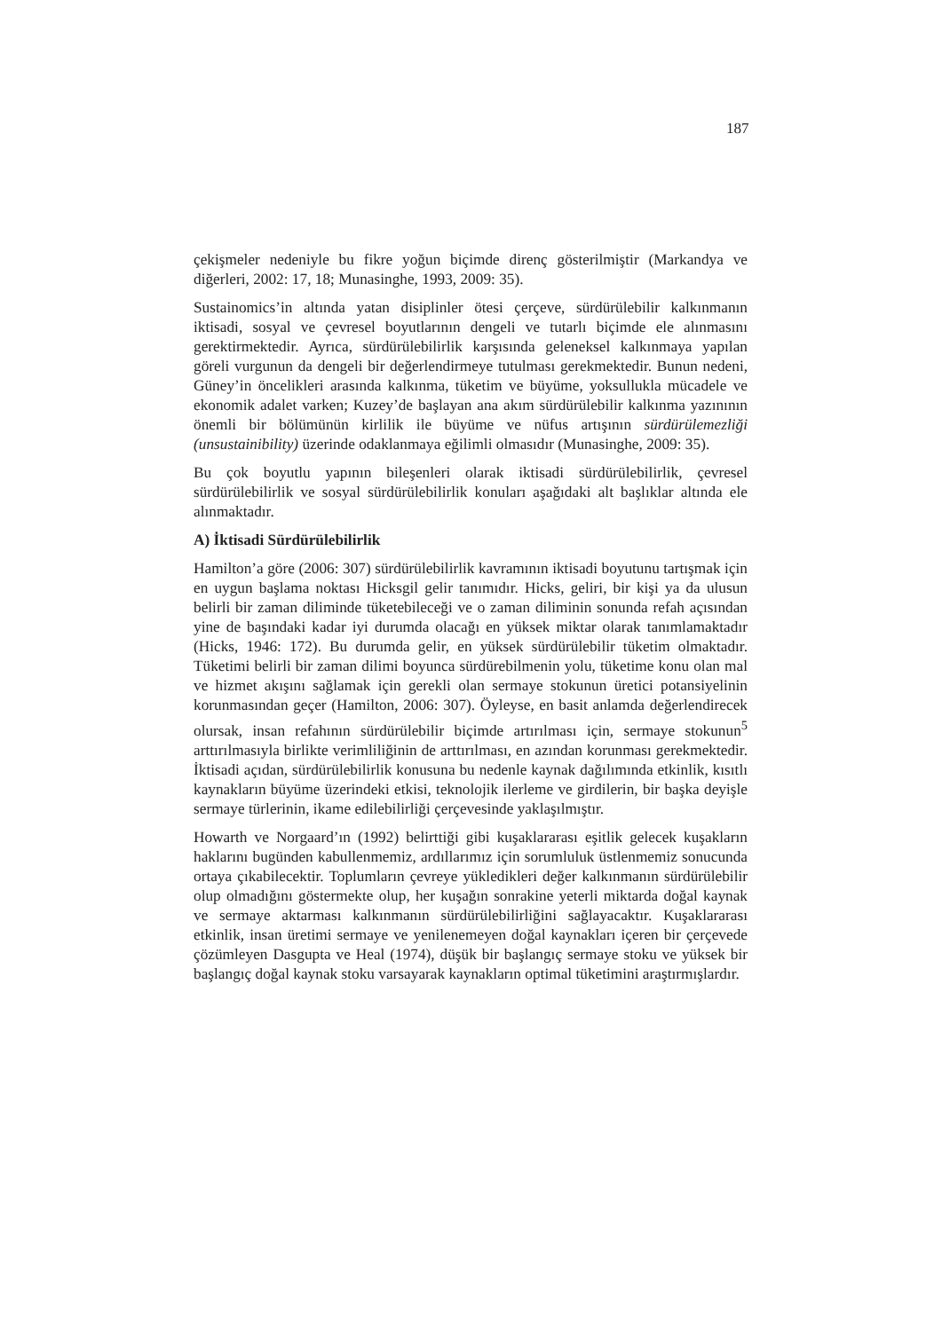187
çekişmeler nedeniyle bu fikre yoğun biçimde direnç gösterilmiştir (Markandya ve diğerleri, 2002: 17, 18; Munasinghe, 1993, 2009: 35).
Sustainomics’in altında yatan disiplinler ötesi çerçeve, sürdürülebilir kalkınmanın iktisadi, sosyal ve çevresel boyutlarının dengeli ve tutarlı biçimde ele alınmasını gerektirmektedir. Ayrıca, sürdürülebilirlik karşısında geleneksel kalkınmaya yapılan göreli vurgunun da dengeli bir değerlendirmeye tutulması gerekmektedir. Bunun nedeni, Güney’in öncelikleri arasında kalkınma, tüketim ve büyüme, yoksullukla mücadele ve ekonomik adalet varken; Kuzey’de başlayan ana akım sürdürülebilir kalkınma yazınının önemli bir bölümünün kirlilik ile büyüme ve nüfus artışının sürdürülemezliği (unsustainibility) üzerinde odaklanmaya eğilimli olmasıdır (Munasinghe, 2009: 35).
Bu çok boyutlu yapının bileşenleri olarak iktisadi sürdürülebilirlik, çevresel sürdürülebilirlik ve sosyal sürdürülebilirlik konuları aşağıdaki alt başlıklar altında ele alınmaktadır.
A) İktisadi Sürdürülebilirlik
Hamilton’a göre (2006: 307) sürdürülebilirlik kavramının iktisadi boyutunu tartışmak için en uygun başlama noktası Hicksgil gelir tanımıdır. Hicks, geliri, bir kişi ya da ulusun belirli bir zaman diliminde tüketebileceği ve o zaman diliminin sonunda refah açısından yine de başındaki kadar iyi durumda olacağı en yüksek miktar olarak tanımlamaktadır (Hicks, 1946: 172). Bu durumda gelir, en yüksek sürdürülebilir tüketim olmaktadır. Tüketimi belirli bir zaman dilimi boyunca sürdürebilmenin yolu, tüketime konu olan mal ve hizmet akışını sağlamak için gerekli olan sermaye stokunun üretici potansiyelinin korunmasından geçer (Hamilton, 2006: 307). Öyleyse, en basit anlamda değerlendirecek olursak, insan refahının sürdürülebilir biçimde artırılması için, sermaye stokunun<sup>5</sup> arttırılmasıyla birlikte verimliliğinin de arttırılması, en azından korunması gerekmektedir. İktisadi açıdan, sürdürülebilirlik konusuna bu nedenle kaynak dağılımında etkinlik, kısıtlı kaynakların büyüme üzerindeki etkisi, teknolojik ilerleme ve girdilerin, bir başka deyişle sermaye türlerinin, ikame edilebilirliği çerçevesinde yaklaşılmıştır.
Howarth ve Norgaard’ın (1992) belirttiği gibi kuşaklararası eşitlik gelecek kuşakların haklarını bugünden kabullenmemiz, ardıllarımız için sorumluluk üstlenmemiz sonucunda ortaya çıkabilecektir. Toplumların çevreye yükledikleri değer kalkınmanın sürdürülebilir olup olmadığını göstermekte olup, her kuşağın sonrakine yeterli miktarda doğal kaynak ve sermaye aktarması kalkınmanın sürdürülebilirliğini sağlayacaktır. Kuşaklararası etkinlik, insan üretimi sermaye ve yenilenemeyen doğal kaynakları içeren bir çerçevede çözümleyen Dasgupta ve Heal (1974), düşük bir başlangıç sermaye stoku ve yüksek bir başlangıç doğal kaynak stoku varsayarak kaynakların optimal tüketimini araştırmışlardır.